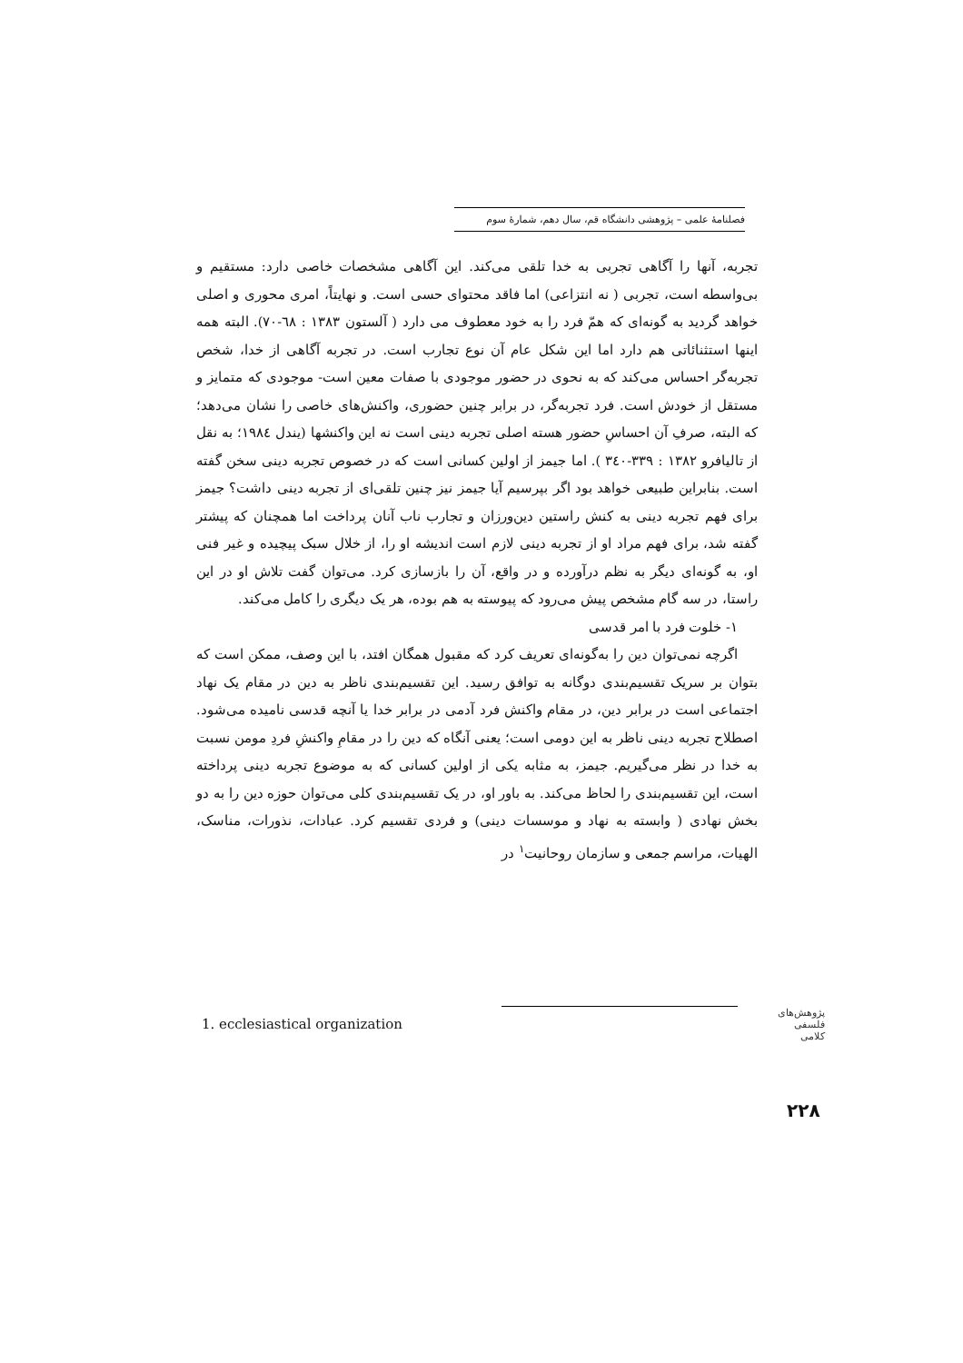فصلنامهٔ علمی – پژوهشی دانشگاه قم، سال دهم، شمارهٔ سوم
تجربه، آنها را آگاهی تجربی به خدا تلقی می‌کند. این آگاهی مشخصات خاصی دارد: مستقیم و بی‌واسطه است، تجربی ( نه انتزاعی) اما فاقد محتوای حسی است. و نهایتاً، امری محوری و اصلی خواهد گردید به گونه‌ای که همّ فرد را به خود معطوف می دارد ( آلستون ۱۳۸۳ : ٦٨-۷۰). البته همه اینها استثنائاتی هم دارد اما این شکل عام آن نوع تجارب است. در تجربه آگاهی از خدا، شخص تجربه‌گر احساس می‌کند که به نحوی در حضور موجودی با صفات معین است- موجودی که متمایز و مستقل از خودش است. فرد تجربه‌گر، در برابر چنین حضوری، واکنش‌های خاصی را نشان می‌دهد؛ که البته، صرفِ آن احساسِ حضور هسته اصلی تجربه دینی است نه این واکنشها (یندل ١٩٨٤؛ به نقل از تالیافرو ۱۳۸۲ : ۳۳۹-۳٤۰ ). اما جیمز از اولین کسانی است که در خصوص تجربه دینی سخن گفته است. بنابراین طبیعی خواهد بود اگر بپرسیم آیا جیمز نیز چنین تلقی‌ای از تجربه دینی داشت؟ جیمز برای فهم تجربه دینی به کنش راستین دین‌ورزان و تجارب ناب آنان پرداخت اما همچنان که پیشتر گفته شد، برای فهم مراد او از تجربه دینی لازم است اندیشه او را، از خلال سبک پیچیده و غیر فنی او، به گونه‌ای دیگر به نظم درآورده و در واقع، آن را بازسازی کرد. می‌توان گفت تلاش او در این راستا، در سه گام مشخص پیش می‌رود که پیوسته به هم بوده، هر یک دیگری را کامل می‌کند.
۱- خلوت فرد با امر قدسی
اگرچه نمی‌توان دین را به‌گونه‌ای تعریف کرد که مقبول همگان افتد، با این وصف، ممکن است که بتوان بر سریک تقسیم‌بندی دوگانه به توافق رسید. این تقسیم‌بندی ناظر به دین در مقام یک نهاد اجتماعی است در برابر دین، در مقام واکنش فرد آدمی در برابر خدا یا آنچه قدسی نامیده می‌شود. اصطلاح تجربه دینی ناظر به این دومی است؛ یعنی آنگاه که دین را در مقامِ واکنشِ فردِ مومن نسبت به خدا در نظر می‌گیریم. جیمز، به مثابه یکی از اولین کسانی که به موضوع تجربه دینی پرداخته است، این تقسیم‌بندی را لحاظ می‌کند. به باور او، در یک تقسیم‌بندی کلی می‌توان حوزه دین را به دو بخش نهادی ( وابسته به نهاد و موسسات دینی) و فردی تقسیم کرد. عبادات، نذورات، مناسک، الهیات، مراسم جمعی و سازمان روحانیت<sup>۱</sup> در
1. ecclesiastical organization
پژوهش‌های فلسفی کلامی
۲۲۸